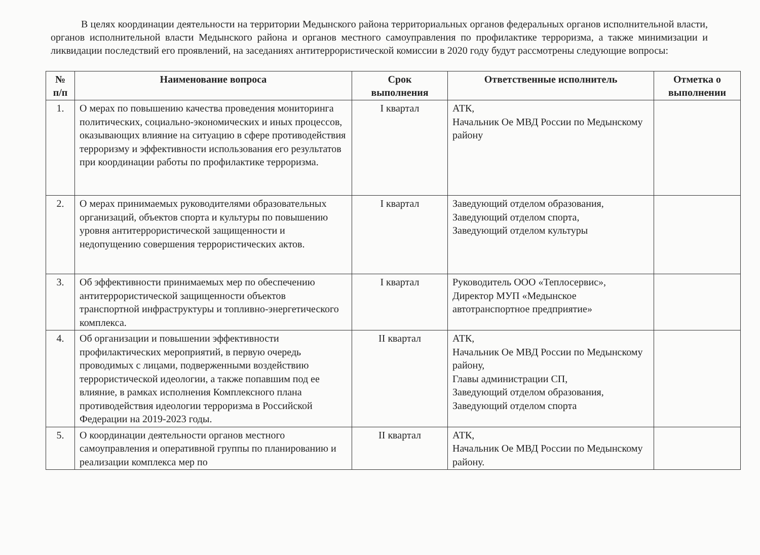В целях координации деятельности на территории Медынского района территориальных органов федеральных органов исполнительной власти, органов исполнительной власти Медынского района и органов местного самоуправления по профилактике терроризма, а также минимизации и ликвидации последствий его проявлений, на заседаниях антитеррористической комиссии в 2020 году будут рассмотрены следующие вопросы:
| № п/п | Наименование вопроса | Срок выполнения | Ответственные исполнитель | Отметка о выполнении |
| --- | --- | --- | --- | --- |
| 1. | О мерах по повышению качества проведения мониторинга политических, социально-экономических и иных процессов, оказывающих влияние на ситуацию в сфере противодействия терроризму и эффективности использования его результатов при координации работы по профилактике терроризма. | I квартал | АТК, Начальник Ое МВД России по Медынскому району | |
| 2. | О мерах принимаемых руководителями образовательных организаций, объектов спорта и культуры по повышению уровня антитеррористической защищенности и недопущению совершения террористических актов. | I квартал | Заведующий отделом образования, Заведующий отделом спорта, Заведующий отделом культуры | |
| 3. | Об эффективности принимаемых мер по обеспечению антитеррористической защищенности объектов транспортной инфраструктуры и топливно-энергетического комплекса. | I квартал | Руководитель ООО «Теплосервис», Директор МУП «Медынское автотранспортное предприятие» | |
| 4. | Об организации и повышении эффективности профилактических мероприятий, в первую очередь проводимых с лицами, подверженными воздействию террористической идеологии, а также попавшим под ее влияние, в рамках исполнения Комплексного плана противодействия идеологии терроризма в Российской Федерации на 2019-2023 годы. | II квартал | АТК, Начальник Ое МВД России по Медынскому району, Главы администрации СП, Заведующий отделом образования, Заведующий отделом спорта | |
| 5. | О координации деятельности органов местного самоуправления и оперативной группы по планированию и реализации комплекса мер по | II квартал | АТК, Начальник Ое МВД России по Медынскому району. | |